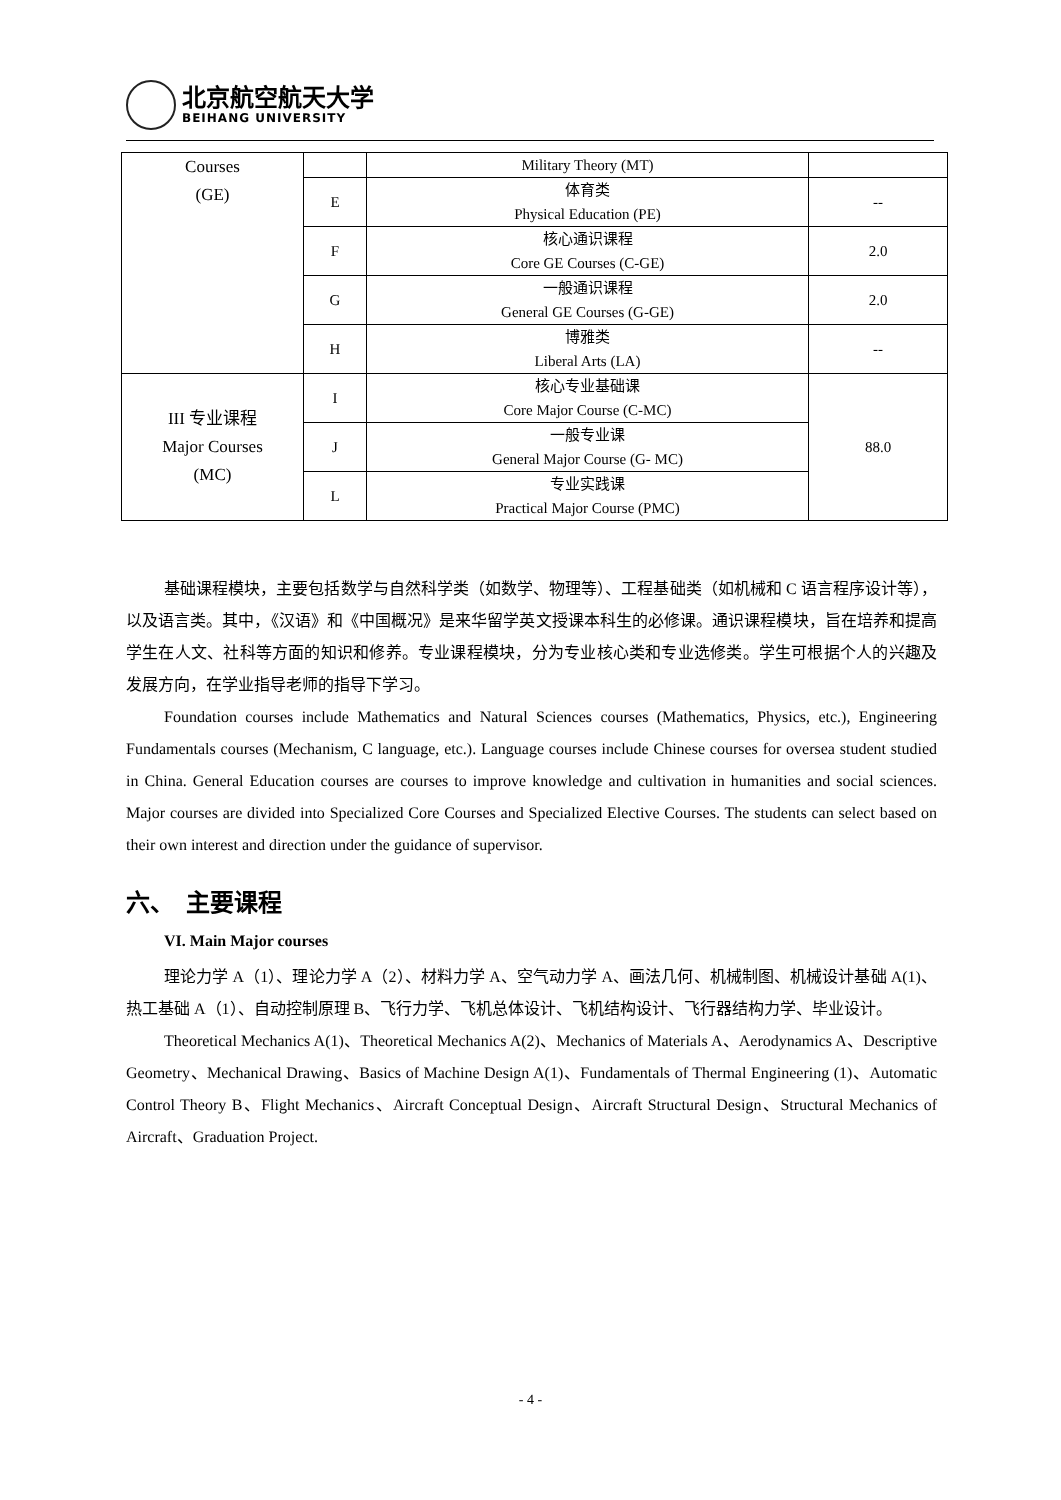北京航空航天大学
BEIHANG UNIVERSITY
| Courses (GE) | | Military Theory (MT) | |
| | E | 体育类 Physical Education (PE) | -- |
| | F | 核心通识课程 Core GE Courses (C-GE) | 2.0 |
| | G | 一般通识课程 General GE Courses (G-GE) | 2.0 |
| | H | 博雅类 Liberal Arts (LA) | -- |
| III 专业课程 Major Courses (MC) | I | 核心专业基础课 Core Major Course (C-MC) | 88.0 |
| | J | 一般专业课 General Major Course (G- MC) | |
| | L | 专业实践课 Practical Major Course (PMC) | |
基础课程模块，主要包括数学与自然科学类（如数学、物理等）、工程基础类（如机械和 C 语言程序设计等），以及语言类。其中，《汉语》和《中国概况》是来华留学英文授课本科生的必修课。通识课程模块，旨在培养和提高学生在人文、社科等方面的知识和修养。专业课程模块，分为专业核心类和专业选修类。学生可根据个人的兴趣及发展方向，在学业指导老师的指导下学习。
Foundation courses include Mathematics and Natural Sciences courses (Mathematics, Physics, etc.), Engineering Fundamentals courses (Mechanism, C language, etc.). Language courses include Chinese courses for oversea student studied in China. General Education courses are courses to improve knowledge and cultivation in humanities and social sciences. Major courses are divided into Specialized Core Courses and Specialized Elective Courses. The students can select based on their own interest and direction under the guidance of supervisor.
六、　主要课程
VI. Main Major courses
理论力学 A（1）、理论力学 A（2）、材料力学 A、空气动力学 A、画法几何、机械制图、机械设计基础 A(1)、热工基础 A（1）、自动控制原理 B、飞行力学、飞机总体设计、飞机结构设计、飞行器结构力学、毕业设计。
Theoretical Mechanics A(1)、Theoretical Mechanics A(2)、Mechanics of Materials A、Aerodynamics A、Descriptive Geometry、Mechanical Drawing、Basics of Machine Design A(1)、Fundamentals of Thermal Engineering (1)、Automatic Control Theory B、Flight Mechanics、Aircraft Conceptual Design、Aircraft Structural Design、Structural Mechanics of Aircraft、Graduation Project.
- 4 -